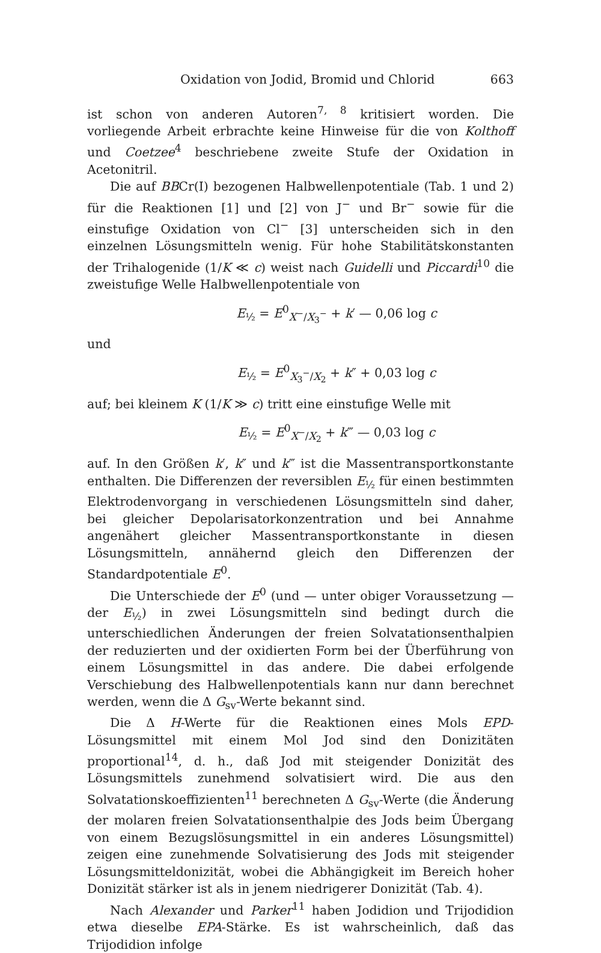Oxidation von Jodid, Bromid und Chlorid 663
ist schon von anderen Autoren<sup>7, 8</sup> kritisiert worden. Die vorliegende Arbeit erbrachte keine Hinweise für die von Kolthoff und Coetzee<sup>4</sup> beschriebene zweite Stufe der Oxidation in Acetonitril.
Die auf BBCr(I) bezogenen Halbwellenpotentiale (Tab. 1 und 2) für die Reaktionen [1] und [2] von J<sup>−</sup> und Br<sup>−</sup> sowie für die einstufige Oxidation von Cl<sup>−</sup> [3] unterscheiden sich in den einzelnen Lösungsmitteln wenig. Für hohe Stabilitätskonstanten der Trihalogenide (1/K ≪ c) weist nach Guidelli und Piccardi<sup>10</sup> die zweistufige Welle Halbwellenpotentiale von
E<sub>½</sub> = E<sup>0</sup><sub>X<sup>−</sup>/X<sub>3</sub><sup>−</sup></sub> + k′ — 0,06 log c
und
E<sub>½</sub> = E<sup>0</sup><sub>X<sub>3</sub><sup>−</sup>/X<sub>2</sub></sub> + k″ + 0,03 log c
auf; bei kleinem K (1/K ≫ c) tritt eine einstufige Welle mit
E<sub>½</sub> = E<sup>0</sup><sub>X<sup>−</sup>/X<sub>2</sub></sub> + k‴ — 0,03 log c
auf. In den Größen k′, k″ und k‴ ist die Massentransportkonstante enthalten. Die Differenzen der reversiblen E<sub>½</sub> für einen bestimmten Elektrodenvorgang in verschiedenen Lösungsmitteln sind daher, bei gleicher Depolarisatorkonzentration und bei Annahme angenähert gleicher Massentransportkonstante in diesen Lösungsmitteln, annähernd gleich den Differenzen der Standardpotentiale E<sup>0</sup>.
Die Unterschiede der E<sup>0</sup> (und — unter obiger Voraussetzung — der E<sub>½</sub>) in zwei Lösungsmitteln sind bedingt durch die unterschiedlichen Änderungen der freien Solvatationsenthalpien der reduzierten und der oxidierten Form bei der Überführung von einem Lösungsmittel in das andere. Die dabei erfolgende Verschiebung des Halbwellenpotentials kann nur dann berechnet werden, wenn die Δ G<sub>sv</sub>-Werte bekannt sind.
Die Δ H-Werte für die Reaktionen eines Mols EPD-Lösungsmittel mit einem Mol Jod sind den Donizitäten proportional<sup>14</sup>, d. h., daß Jod mit steigender Donizität des Lösungsmittels zunehmend solvatisiert wird. Die aus den Solvatationskoeffizienten<sup>11</sup> berechneten Δ G<sub>sv</sub>-Werte (die Änderung der molaren freien Solvatationsenthalpie des Jods beim Übergang von einem Bezugslösungsmittel in ein anderes Lösungsmittel) zeigen eine zunehmende Solvatisierung des Jods mit steigender Lösungsmitteldonizität, wobei die Abhängigkeit im Bereich hoher Donizität stärker ist als in jenem niedrigerer Donizität (Tab. 4).
Nach Alexander und Parker<sup>11</sup> haben Jodidion und Trijodidion etwa dieselbe EPA-Stärke. Es ist wahrscheinlich, daß das Trijodidion infolge